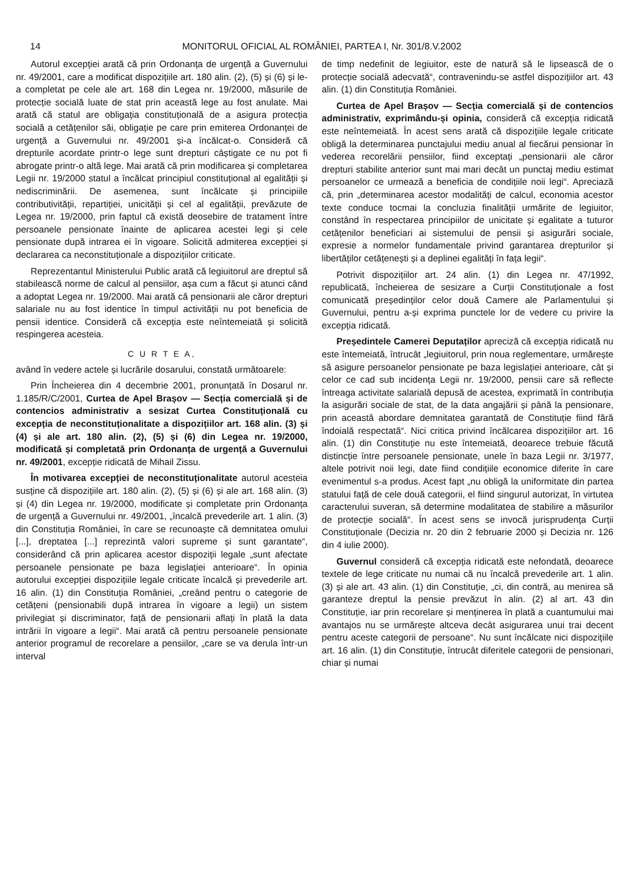14 MONITORUL OFICIAL AL ROMÂNIEI, PARTEA I, Nr. 301/8.V.2002
Autorul excepției arată că prin Ordonanța de urgență a Guvernului nr. 49/2001, care a modificat dispozițiile art. 180 alin. (2), (5) și (6) și le-a completat pe cele ale art. 168 din Legea nr. 19/2000, măsurile de protecție socială luate de stat prin această lege au fost anulate. Mai arată că statul are obligația constituțională de a asigura protecția socială a cetățenilor săi, obligație pe care prin emiterea Ordonanței de urgență a Guvernului nr. 49/2001 și-a încălcat-o. Consideră că drepturile acordate printr-o lege sunt drepturi câștigate ce nu pot fi abrogate printr-o altă lege. Mai arată că prin modificarea și completarea Legii nr. 19/2000 statul a încălcat principiul constituțional al egalității și nediscriminării. De asemenea, sunt încălcate și principiile contributivității, repartiției, unicității și cel al egalității, prevăzute de Legea nr. 19/2000, prin faptul că există deosebire de tratament între persoanele pensionate înainte de aplicarea acestei legi și cele pensionate după intrarea ei în vigoare. Solicită admiterea excepției și declararea ca neconstituționale a dispozițiilor criticate.
Reprezentantul Ministerului Public arată că legiuitorul are dreptul să stabilească norme de calcul al pensiilor, așa cum a făcut și atunci când a adoptat Legea nr. 19/2000. Mai arată că pensionarii ale căror drepturi salariale nu au fost identice în timpul activității nu pot beneficia de pensii identice. Consideră că excepția este neîntemeiată și solicită respingerea acesteia.
C U R T E A,
având în vedere actele și lucrările dosarului, constată următoarele:
Prin Încheierea din 4 decembrie 2001, pronunțată în Dosarul nr. 1.185/R/C/2001, Curtea de Apel Brașov — Secția comercială și de contencios administrativ a sesizat Curtea Constituțională cu excepția de neconstituționalitate a dispozițiilor art. 168 alin. (3) și (4) și ale art. 180 alin. (2), (5) și (6) din Legea nr. 19/2000, modificată și completată prin Ordonanța de urgență a Guvernului nr. 49/2001, excepție ridicată de Mihail Zissu.
În motivarea excepției de neconstituționalitate autorul acesteia susține că dispozițiile art. 180 alin. (2), (5) și (6) și ale art. 168 alin. (3) și (4) din Legea nr. 19/2000, modificate și completate prin Ordonanța de urgență a Guvernului nr. 49/2001, „încalcă prevederile art. 1 alin. (3) din Constituția României, în care se recunoaște că demnitatea omului [...], dreptatea [...] reprezintă valori supreme și sunt garantate“, considerând că prin aplicarea acestor dispoziții legale „sunt afectate persoanele pensionate pe baza legislației anterioare“. În opinia autorului excepției dispozițiile legale criticate încalcă și prevederile art. 16 alin. (1) din Constituția României, „creând pentru o categorie de cetățeni (pensionabili după intrarea în vigoare a legii) un sistem privilegiat și discriminator, față de pensionarii aflați în plată la data intrării în vigoare a legii“. Mai arată că pentru persoanele pensionate anterior programul de recorelare a pensiilor, „care se va derula într-un interval
de timp nedefinit de legiuitor, este de natură să le lipsească de o protecție socială adecvată“, contravenindu-se astfel dispozițiilor art. 43 alin. (1) din Constituția României.
Curtea de Apel Brașov — Secția comercială și de contencios administrativ, exprimându-și opinia, consideră că excepția ridicată este neîntemeiată. În acest sens arată că dispozițiile legale criticate obligă la determinarea punctajului mediu anual al fiecărui pensionar în vederea recorelării pensiilor, fiind exceptați „pensionarii ale căror drepturi stabilite anterior sunt mai mari decât un punctaj mediu estimat persoanelor ce urmează a beneficia de condițiile noii legi“. Apreciază că, prin „determinarea acestor modalități de calcul, economia acestor texte conduce tocmai la concluzia finalității urmărite de legiuitor, constând în respectarea principiilor de unicitate și egalitate a tuturor cetățenilor beneficiari ai sistemului de pensii și asigurări sociale, expresie a normelor fundamentale privind garantarea drepturilor și libertăților cetățenești și a deplinei egalități în fața legii“.
Potrivit dispozițiilor art. 24 alin. (1) din Legea nr. 47/1992, republicată, încheierea de sesizare a Curții Constituționale a fost comunicată președinților celor două Camere ale Parlamentului și Guvernului, pentru a-și exprima punctele lor de vedere cu privire la excepția ridicată.
Președintele Camerei Deputaților apreciză că excepția ridicată nu este întemeiată, întrucât „legiuitorul, prin noua reglementare, urmărește să asigure persoanelor pensionate pe baza legislației anterioare, cât și celor ce cad sub incidența Legii nr. 19/2000, pensii care să reflecte întreaga activitate salarială depusă de acestea, exprimată în contribuția la asigurări sociale de stat, de la data angajării și până la pensionare, prin această abordare demnitatea garantată de Constituție fiind fără îndoială respectată“. Nici critica privind încălcarea dispozițiilor art. 16 alin. (1) din Constituție nu este întemeiată, deoarece trebuie făcută distincție între persoanele pensionate, unele în baza Legii nr. 3/1977, altele potrivit noii legi, date fiind condițiile economice diferite în care evenimentul s-a produs. Acest fapt „nu obligă la uniformitate din partea statului față de cele două categorii, el fiind singurul autorizat, în virtutea caracterului suveran, să determine modalitatea de stabilire a măsurilor de protecție socială“. În acest sens se invocă jurisprudența Curții Constituționale (Decizia nr. 20 din 2 februarie 2000 și Decizia nr. 126 din 4 iulie 2000).
Guvernul consideră că excepția ridicată este nefondată, deoarece textele de lege criticate nu numai că nu încalcă prevederile art. 1 alin. (3) și ale art. 43 alin. (1) din Constituție, „ci, din contră, au menirea să garanteze dreptul la pensie prevăzut în alin. (2) al art. 43 din Constituție, iar prin recorelare și menținerea în plată a cuantumului mai avantajos nu se urmărește altceva decât asigurarea unui trai decent pentru aceste categorii de persoane“. Nu sunt încălcate nici dispozițiile art. 16 alin. (1) din Constituție, întrucât diferitele categorii de pensionari, chiar și numai